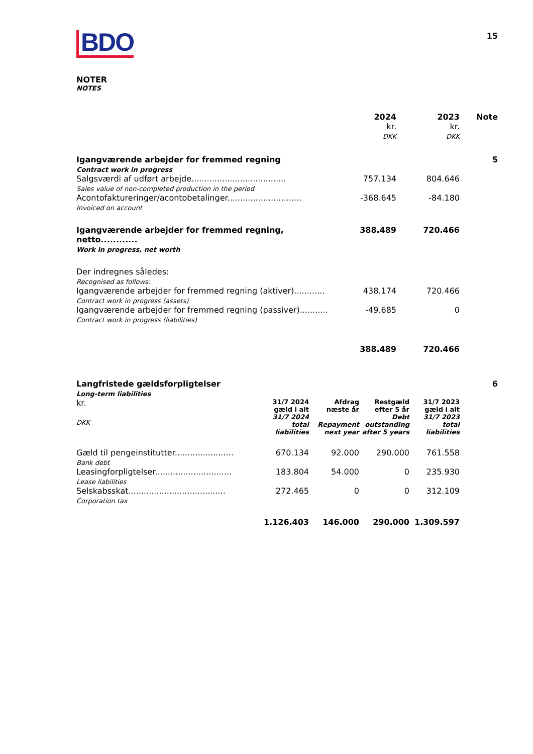15
BDO
NOTER
NOTES
| | 2024 kr. DKK | 2023 kr. DKK | Note |
| Igangværende arbejder for fremmed regning Contract work in progress | | | 5 |
| Salgsværdi af udført arbejde..................................... Sales value of non-completed production in the period | 757.134 | 804.646 | |
| Acontofaktureringer/acontobetalinger............................. Invoiced on account | -368.645 | -84.180 | |
| Igangværende arbejder for fremmed regning, netto............ Work in progress, net worth | 388.489 | 720.466 | |
| Der indregnes således: Recognised as follows: | | | |
| Igangværende arbejder for fremmed regning (aktiver)............ Contract work in progress (assets) | 438.174 | 720.466 | |
| Igangværende arbejder for fremmed regning (passiver)........... Contract work in progress (liabilities) | -49.685 | 0 | |
| | 388.489 | 720.466 | |
| Langfristede gældsforpligtelser Long-term liabilities | | | | | 6 |
| kr. DKK | 31/7 2024 gæld i alt 31/7 2024 total liabilities | Afdrag næste år Repayment next year | Restgæld efter 5 år Debt outstanding after 5 years | 31/7 2023 gæld i alt 31/7 2023 total liabilities | |
| Gæld til pengeinstitutter....................... Bank debt | 670.134 | 92.000 | 290.000 | 761.558 | |
| Leasingforpligtelser.............................. Lease liabilities | 183.804 | 54.000 | 0 | 235.930 | |
| Selskabsskat...................................... Corporation tax | 272.465 | 0 | 0 | 312.109 | |
| | 1.126.403 | 146.000 | 290.000 | 1.309.597 | |